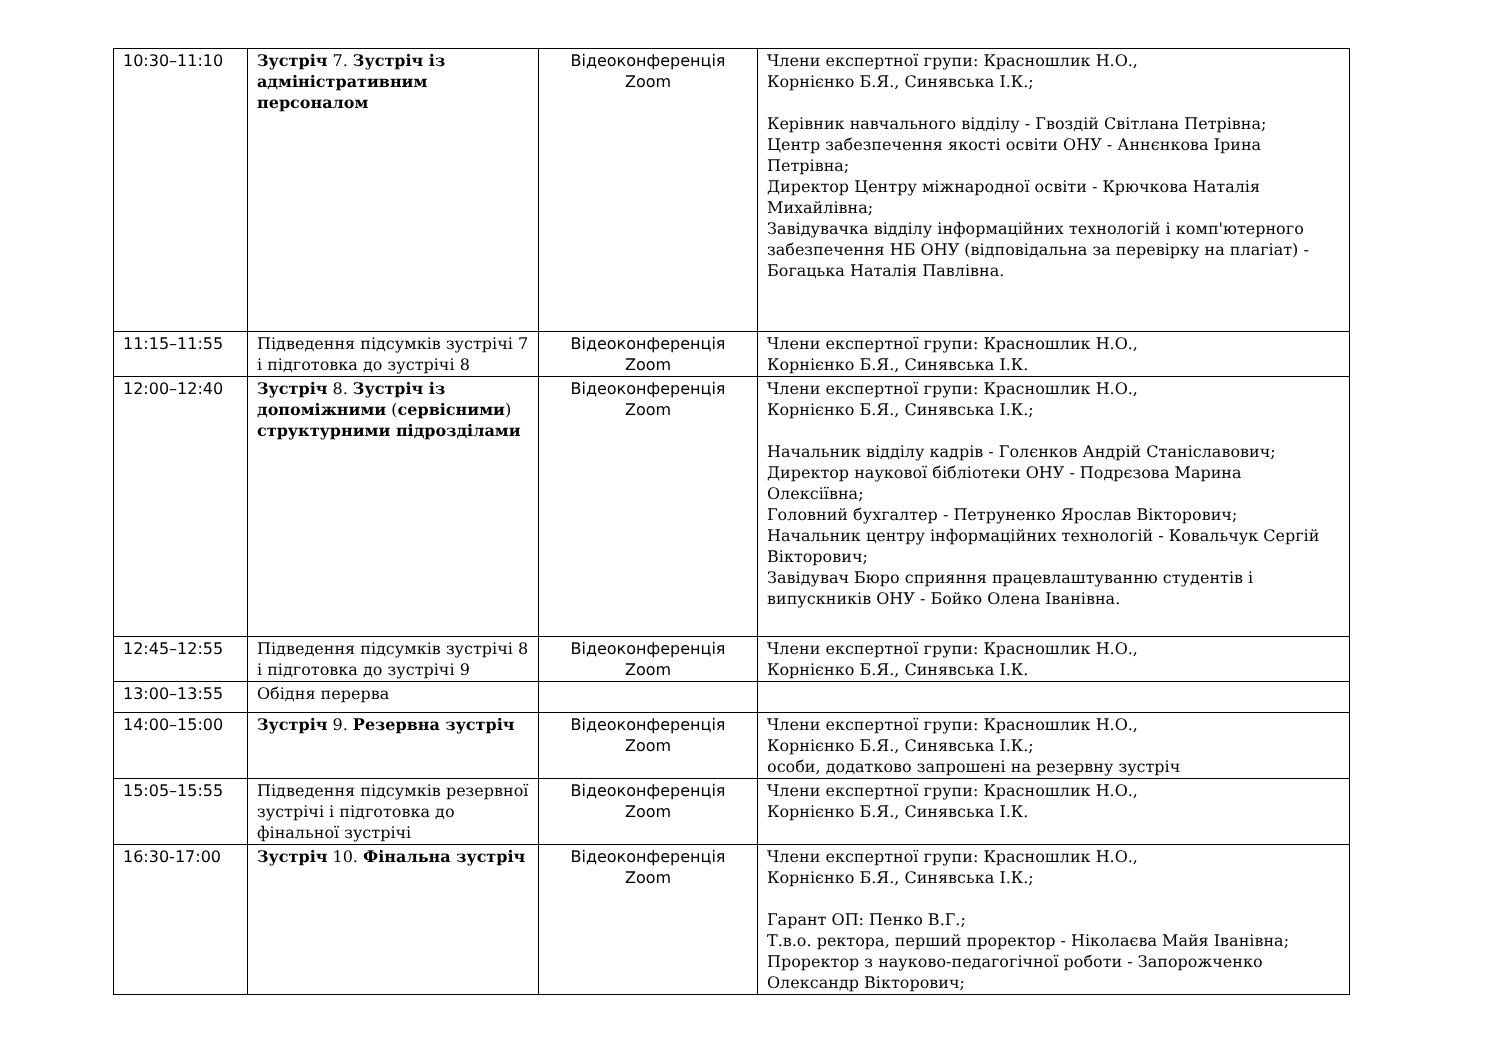| 10:30–11:10 | Зустріч 7. Зустріч із адміністративним персоналом | Відеоконференція Zoom | Члени експертної групи: Красношлик Н.О., Корнієнко Б.Я., Синявська І.К.; Керівник навчального відділу - Гвоздій Світлана Петрівна; Центр забезпечення якості освіти ОНУ - Аннєнкова Ірина Петрівна; Директор Центру міжнародної освіти - Крючкова Наталія Михайлівна; Завідувачка відділу інформаційних технологій і комп'ютерного забезпечення НБ ОНУ (відповідальна за перевірку на плагіат) - Богацька Наталія Павлівна. |
| 11:15–11:55 | Підведення підсумків зустрічі 7 і підготовка до зустрічі 8 | Відеоконференція Zoom | Члени експертної групи: Красношлик Н.О., Корнієнко Б.Я., Синявська І.К. |
| 12:00–12:40 | Зустріч 8. Зустріч із допоміжними ( сервісними ) структурними підрозділами | Відеоконференція Zoom | Члени експертної групи: Красношлик Н.О., Корнієнко Б.Я., Синявська І.К.; Начальник відділу кадрів - Голєнков Андрій Станіславович; Директор наукової бібліотеки ОНУ - Подрєзова Марина Олексіївна; Головний бухгалтер - Петруненко Ярослав Вікторович; Начальник центру інформаційних технологій - Ковальчук Сергій Вікторович; Завідувач Бюро сприяння працевлаштуванню студентів і випускників ОНУ - Бойко Олена Іванівна. |
| 12:45–12:55 | Підведення підсумків зустрічі 8 і підготовка до зустрічі 9 | Відеоконференція Zoom | Члени експертної групи: Красношлик Н.О., Корнієнко Б.Я., Синявська І.К. |
| 13:00–13:55 | Обідня перерва | | |
| 14:00–15:00 | Зустріч 9. Резервна зустріч | Відеоконференція Zoom | Члени експертної групи: Красношлик Н.О., Корнієнко Б.Я., Синявська І.К.; особи, додатково запрошені на резервну зустріч |
| 15:05–15:55 | Підведення підсумків резервної зустрічі і підготовка до фінальної зустрічі | Відеоконференція Zoom | Члени експертної групи: Красношлик Н.О., Корнієнко Б.Я., Синявська І.К. |
| 16:30-17:00 | Зустріч 10. Фінальна зустріч | Відеоконференція Zoom | Члени експертної групи: Красношлик Н.О., Корнієнко Б.Я., Синявська І.К.; Гарант ОП: Пенко В.Г.; Т.в.о. ректора, перший проректор - Ніколаєва Майя Іванівна; Проректор з науково-педагогічної роботи - Запорожченко Олександр Вікторович; |